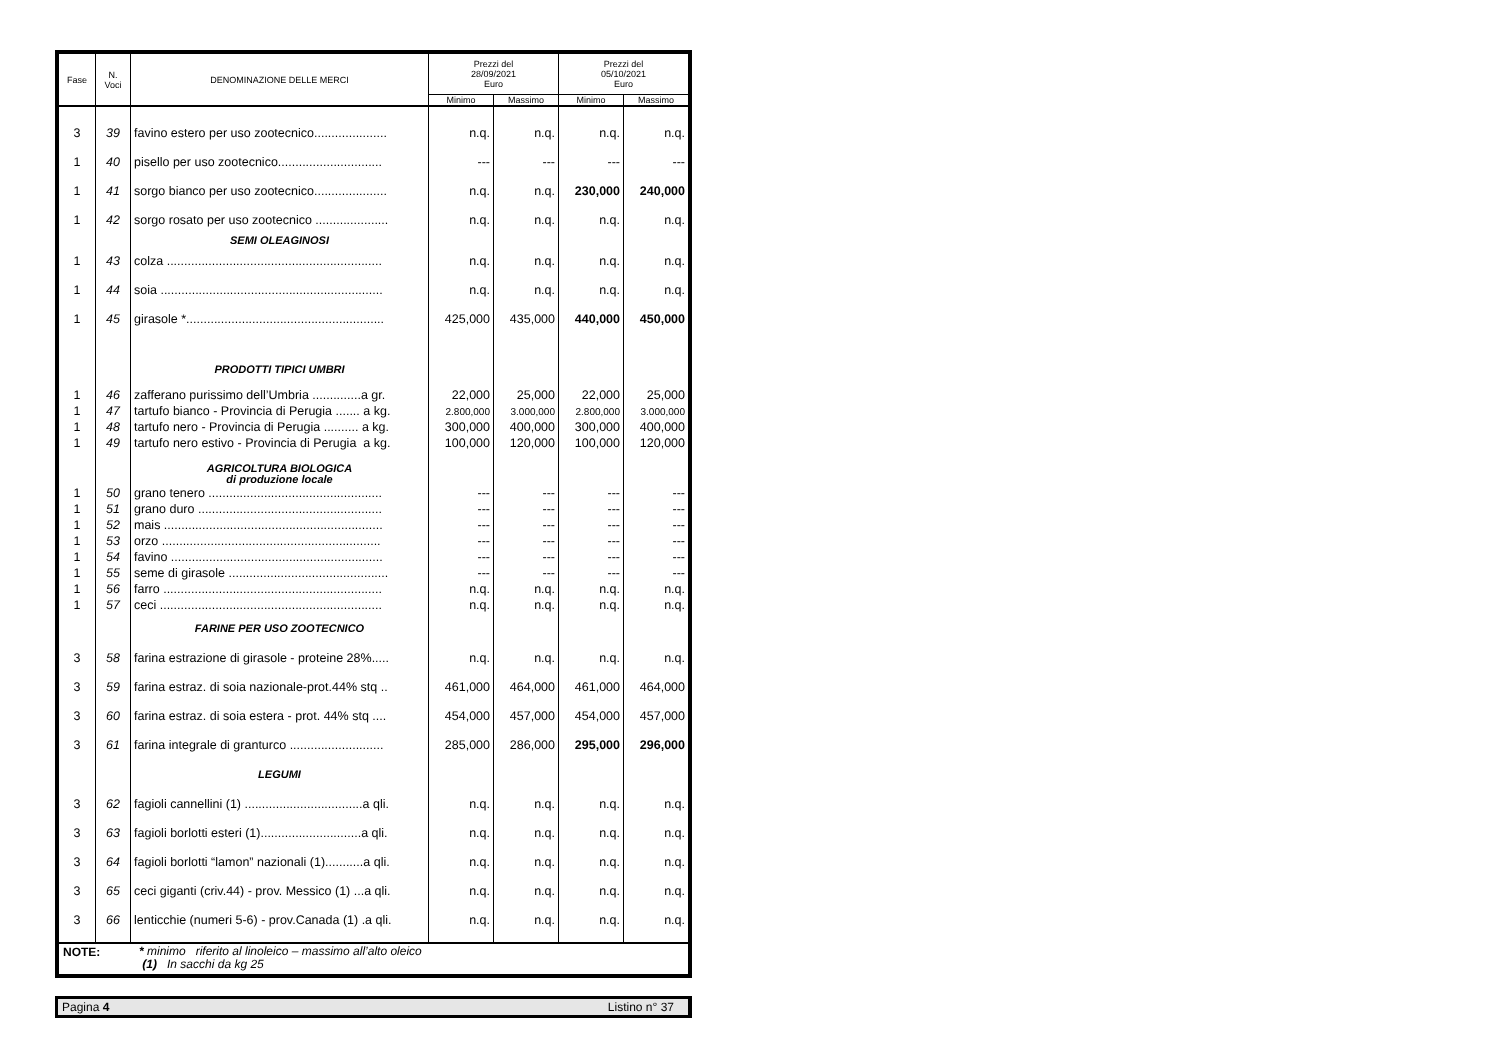| Fase | N. Voci | DENOMINAZIONE DELLE MERCI | Prezzi del 28/09/2021 Euro | | Prezzi del 05/10/2021 Euro | |
| --- | --- | --- | --- | --- | --- | --- |
| | | | Minimo | Massimo | Minimo | Massimo |
| 3 | 39 | favino estero per uso zootecnico..................... | n.q. | n.q. | n.q. | n.q. |
| 1 | 40 | pisello per uso zootecnico.............................. | --- | --- | --- | --- |
| 1 | 41 | sorgo bianco per uso zootecnico..................... | n.q. | n.q. | 230,000 | 240,000 |
| 1 | 42 | sorgo rosato per uso zootecnico ..................... | n.q. | n.q. | n.q. | n.q. |
| | | SEMI OLEAGINOSI | | | | |
| 1 | 43 | colza .............................................................. | n.q. | n.q. | n.q. | n.q. |
| 1 | 44 | soia ................................................................ | n.q. | n.q. | n.q. | n.q. |
| 1 | 45 | girasole *......................................................... | 425,000 | 435,000 | 440,000 | 450,000 |
| | | PRODOTTI TIPICI UMBRI | | | | |
| 1 | 46 | zafferano purissimo dell’Umbria ..............a gr. | 22,000 | 25,000 | 22,000 | 25,000 |
| 1 | 47 | tartufo bianco - Provincia di Perugia ....... a kg. | 2.800,000 | 3.000,000 | 2.800,000 | 3.000,000 |
| 1 | 48 | tartufo nero - Provincia di Perugia .......... a kg. | 300,000 | 400,000 | 300,000 | 400,000 |
| 1 | 49 | tartufo nero estivo - Provincia di Perugia a kg. | 100,000 | 120,000 | 100,000 | 120,000 |
| | | AGRICOLTURA BIOLOGICA di produzione locale | | | | |
| 1 | 50 | grano tenero .................................................. | --- | --- | --- | --- |
| 1 | 51 | grano duro ..................................................... | --- | --- | --- | --- |
| 1 | 52 | mais ............................................................... | --- | --- | --- | --- |
| 1 | 53 | orzo ............................................................... | --- | --- | --- | --- |
| 1 | 54 | favino ............................................................. | --- | --- | --- | --- |
| 1 | 55 | seme di girasole .............................................. | --- | --- | --- | --- |
| 1 | 56 | farro ............................................................... | n.q. | n.q. | n.q. | n.q. |
| 1 | 57 | ceci ................................................................ | n.q. | n.q. | n.q. | n.q. |
| | | FARINE PER USO ZOOTECNICO | | | | |
| 3 | 58 | farina estrazione di girasole - proteine 28%..... | n.q. | n.q. | n.q. | n.q. |
| 3 | 59 | farina estraz. di soia nazionale-prot.44% stq .. | 461,000 | 464,000 | 461,000 | 464,000 |
| 3 | 60 | farina estraz. di soia estera - prot. 44% stq .... | 454,000 | 457,000 | 454,000 | 457,000 |
| 3 | 61 | farina integrale di granturco ........................... | 285,000 | 286,000 | 295,000 | 296,000 |
| | | LEGUMI | | | | |
| 3 | 62 | fagioli cannellini (1) ..................................a qli. | n.q. | n.q. | n.q. | n.q. |
| 3 | 63 | fagioli borlotti esteri (1).............................a qli. | n.q. | n.q. | n.q. | n.q. |
| 3 | 64 | fagioli borlotti “lamon” nazionali (1)...........a qli. | n.q. | n.q. | n.q. | n.q. |
| 3 | 65 | ceci giganti (criv.44) - prov. Messico (1) ...a qli. | n.q. | n.q. | n.q. | n.q. |
| 3 | 66 | lenticchie (numeri 5-6) - prov.Canada (1) .a qli. | n.q. | n.q. | n.q. | n.q. |
NOTE:
* minimo riferito al linoleico – massimo all’alto oleico
(1) In sacchi da kg 25
Pagina 4 Listino n° 37